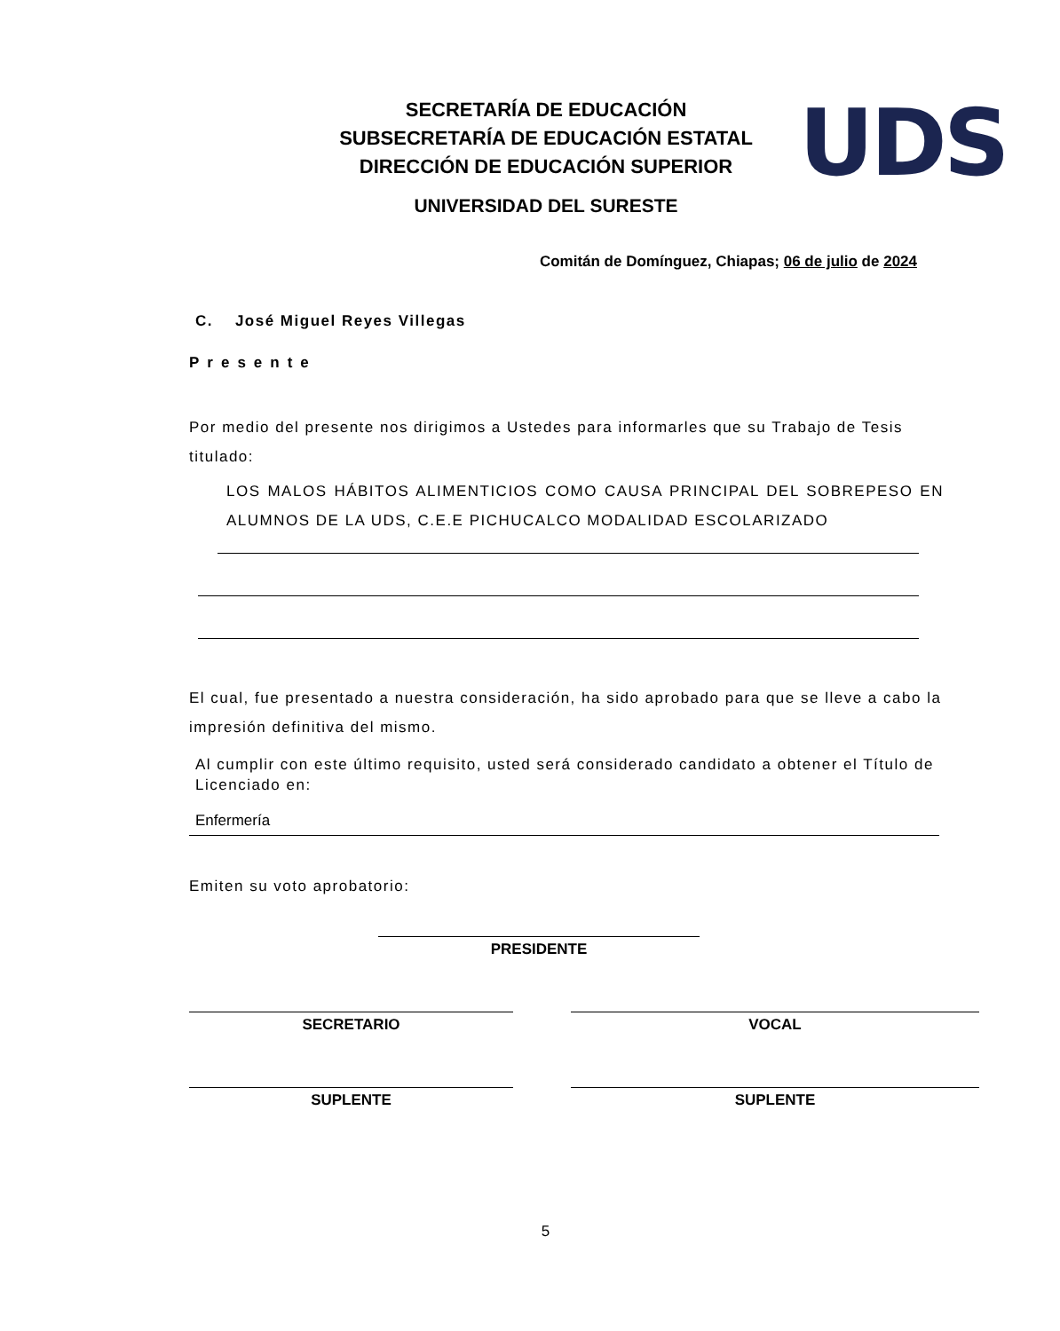SECRETARÍA DE EDUCACIÓN
SUBSECRETARÍA DE EDUCACIÓN ESTATAL
DIRECCIÓN DE EDUCACIÓN SUPERIOR
UNIVERSIDAD DEL SURESTE
UDS
Comitán de Domínguez, Chiapas; 06 de julio de 2024
C. José Miguel Reyes Villegas
Presente
Por medio del presente nos dirigimos a Ustedes para informarles que su Trabajo de Tesis titulado:
LOS MALOS HÁBITOS ALIMENTICIOS COMO CAUSA PRINCIPAL DEL SOBREPESO EN ALUMNOS DE LA UDS, C.E.E PICHUCALCO MODALIDAD ESCOLARIZADO
El cual, fue presentado a nuestra consideración, ha sido aprobado para que se lleve a cabo la impresión definitiva del mismo.
Al cumplir con este último requisito, usted será considerado candidato a obtener el Título de Licenciado en:
Enfermería
Emiten su voto aprobatorio:
PRESIDENTE
SECRETARIO VOCAL
SUPLENTE SUPLENTE
5